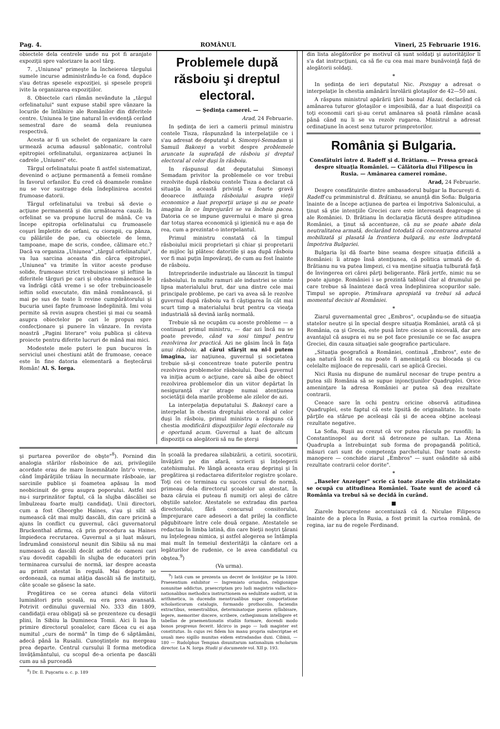Pag. 4. ROMÂNUL Vineri, 25 Februarie 1916.
obiectele dela centrele unde nu pot fi aranjate expoziţii spre valorizare la acel târg.
7. „Uniunea" primeşte la încheierea târgului sumele incurse administrându-le ca fond, dupăce s'au detras spesele expoziţiei, şi spesele proprii ivite la organizarea expoziţiilor.
8. Obiectele cari rămân nevândute la „târgul orfelinatului" sunt expuse stabil spre vânzare la locurile de întâlnire ale Românilor din diferitele centre. Uniunea le ţine natural în evidenţă cerând semestral dare de seamă dela reuniunea respectivă.
Acesta ar fi un schelet de organizare la care urmează acuma adausul şablonatic, controlul epitropiei orfelinatului, organizarea acţiunei în cadrele „Uniunei" etc.
Târgul orfelinatului poate fi astfel sistematizat, devenind o acţiune permanentă a femeii române în favorul orfanilor. Eu cred că doamnele române nu se vor sustrage dela îndeplinirea acestei frumoase datorii.
Târgul orfelinatului va trebui să devie o acţiune permanentă şi din următoarea cauză: In orfelinat se va propune lucrul de mână. Ce va începe epitropia orfelinatului cu frumoasele coşuri împletite de orfani, cu ciorapii, cu pânza, cu pălăriile de pae, cu obiectele de lemn, tampoane, mape de scris, condee, călimare etc.? Dacă va organiza „Uniunea" „târgul orfelinatului", va lua sarcina aceasta din cârca epitropiei. „Uniunea" va trimite în viitor aceste produse solide, frumoase strict trebuincioase şi ieftine la diferitele târguri pe cari şi obştea românească le va îndrăgi câtă vreme i se ofer trebuincioasele ieftin solid executate, din mână românească, şi mai pe sus de toate îi revine cumpărătorului şi bucuria unei fapte frumoase îndeplinită. Imi voiu permite să revin asupra chestiei şi mai cu seamă asupra obiectelor pe cari le propun spre confecţionare şi punere în vânzare. In revista noastră „Pagini literare" voiu publica şi câteva proiecte pentru diferite lucruri de mână mai mici.
Modestele mele puteri le pun bucuros în serviciul unei chestiuni atât de frumoase, ceeace este în fine datoria elementară a fieştecărui Român! Al. S. Iorga.
Problemele după răsboiu şi dreptul electoral.
— Şedinţa camerei. —
Arad, 24 Februarie.
In şedinţa de ieri a camerii primul ministru contele Tisza, răspunzând la interpelaţiile ce i s'au adresat de deputatul A. Simonyi-Semadam şi Samuil Bakonyi a vorbit despre problemele aruncate la suprafaţă de răsboiu şi dreptul electoral al celor duşi în răsboiu.
In răspunsul dat deputatului Simonyi Semadam privitor la problemele ce vor trebui rezolvite după răsboiu contele Tisza a declarat că situaţia în această privinţă e foarte gravă deoarece influinţa răsboiului asupra vieţii economice a luat proporţii uriaşe şi nu se poate imagina în ce împrejurări se va încheia pacea. Datoria ce se impune guvernului e mare şi grea dar totuş starea economică şi igienică nu e aşa de rea, cum a prezintat-o interpelantul.
Primul ministru constată că în timpul răsboiului micii proprietari şi chiar şi propretarii de mijloc îşi plătesc datoriile şi aşa după răsboiu vor fi mai puţin împovăraţi, de cum au fost înainte de răsboiu.
Intreprinderile industriale au lâncezit în timpul răsboiului. In multe ramuri ale industriei se simte lipsa materialului brut, dar una dintre cele mai principale probleme, pe cari va avea să le rezolve guvernul după răsboiu va fi câştigarea în cât mai scurt timp a materialului brut pentru ca vieaţa industrială să devină iarăş normală.
Trebuie să ne ocupăm cu aceste probleme — a continuat primul ministru, — dar azi încă nu se poate prevede, când va sosi timpul pentru rezolvirea lor practică. Azi ne găsim încă în faţa unui răsboiu, al cărui sfârşit nu ni-l putem imagina, iar naţiunea, guvernul şi societatea trebuie să-şi concentreze toate puterile pentru rezolvirea problemelor răsboiului. Dacă guvernul va iniţia acum o acţiune, care să aibe de obiect rezolvirea problemelor din un viitor depărtat în nesiguranţă s'ar atrage numai atenţiunea societăţii dela marile probleme ale zilelor de azi.
La interpelaţia deputatului S. Bakonyi care a interpelat în chestia dreptului electoral al celor duşi în răsboiu, primul ministru a răspuns că chestia modificării dispoziţiilor legii electorale nu e oportună acum. Guvernul a luat de altcum dispoziţii ca alegătorii să nu fie şterşi
şi purtarea poverilor de obşte"<sup>8</sup>). Pornind din analogia stărilor răsboinice de azi, privilegiile acordate erau de mare însemnătate într'o vreme, când împărăţiile trăiau în necurmate răsboaie, iar sarcinile publice şi foametea apăsau în mod neobicinuit de greu asupra poporului. Astfel nici nu-i surprinzător faptul, că la slujba dăscăliei se îmbulzeau foarte mulţi candidaţi. Unii directori, cum a fost Gheorghe Haines, s'au şi silit să numească cât mai mulţi dascăli, din care pricină a ajuns în conflict cu guvernul, căci guvernatorul Bruckenthal afirma, că prin procedura sa Haines împiedeca recrutarea. Guvernul a şi luat măsuri, îndrumând consistorul neunit din Sibiiu să nu mai numească ca dascăli decât astfel de oameni cari s'au dovedit capabili în slujba de educatori prin terminarea cursului de normă, iar despre aceasta au primit atestat în regulă. Mai departe se ordonează, ca numai atâţia dascăli să fie instituiţi, câte şcoale se găsesc la sate.
Pregătirea ce se cerea atunci dela viitorii luminători prin şcoală, nu era prea avansată. Potrivit ordinului guvernial No. 333 din 1809, candidaţii erau obligaţi să se prezenteze cu desagii plini, în Sibiiu la Dumineca Tomii. Aici îi lua în primire directorul şcoalelor, care făcea cu ei aşa numitul „curs de normă" în timp de 6 săptămâni, adecă până la Rusalii. Cunoştinţele nu mergeau prea departe. Centrul cursului îl forma metodica învăţământului, cu scopul de-a orienta pe dascăli cum au să purceadă
<sup>8</sup>) Dr. Il. Puşcariu o. c. p. 189
în şcoală la predarea silabizării, a cetirii, socotirii, învăţării pe din afară, scrierii şi înţelegerii catehismului. Pe lângă aceasta erau deprinşi şi în pregătirea şi redactarea diferitelor registre şcolare. Toţi cei ce terminau cu succes cursul de normă, primeau dela directorul şcoalelor un atestat, în baza căruia ei puteau fi numiţi ori aleşi de către obştiile satelor. Atestatele se extradau din partea directorului, fără concursul consitorului, împrejurare care adeseori a dat prilej la conflicte păgubitoare între cele două organe. Atestatele se redactau în limba latină, din care bieţii noştri ţărani nu înţelegeau nimica, şi astfel alegerea se întâmpla mai mult în temeiul dexterităţii la cântare ori a legăturilor de rudenie, ce le avea candidatul cu obştea.<sup>9</sup>)
(Va urma).
<sup>9</sup>) Iată cum se prezenta un decret de învăţător pe la 1800. Praesentium exhibitor — Ingremiato oriundus, religionique nonunitae addictus, praescriptam pro ludi magistris vallachico-nationalibus methodica instructionem ea sedulitate audivit, ut in arithmetica, in ducendis menstrualibus super comportatione scholasticorum catalugis, formando prothocollo, faciendis extractibus, semestralibus, determinatoque pueros syllabisare, legere, memoriter discere, scribere, cathegismum intelligere et tabellas de praementionatis studiis formare, docendi modo bonos progresus fecerit. Idcirco in pago — ludi magister est constitutus. In cujus rei fidem his manu propria subscriptae et usuali meo sigillo munitas eidem extradandas duxi. Cibinii, — 180 — Rudolphus Tempian disunitarum nationalium scholarum director. La N. Iorga Studii şi documente vol. XII p. 193.
din lista alegătorilor pe motivul că sunt soldaţi şi autorităţilor li s'a dat instrucţiuni, ca să fie cu cea mai mare bunăvoinţă faţă de alegătorii soldaţi.
*
In şedinţa de ieri deputatul Nic. Pozsgay a adresat o interpelaţie în chestia amânării înrolării glotaşilor de 42—50 ani.
A răspuns ministrul apărării ţării baonul Hazai, declarând că amânarea tuturor glotaşilor e imposibilă, dar a luat dispoziţii ca toţi economii cari şi-au cerut amânarea să poată rămâne acasă până când nu li se va rezolv rugarea. Ministrul a adresat ordinaţiune în acest senz tuturor primpretorilor.
România şi Bulgaria.
Consfătuiri între d. Radeff şi d. Brătianu. — Pressa greacă despre situaţia României. — Călătoria dlui Filipescu în Rusia. — Amânarea camerei române.
Arad, 24 Februarie.
Despre consfătuirile dintre ambasadorul bulgar la Bucureşti d. Radeff cu primministrul d. Brătianu, se anunţă din Sofia: Bulgaria înainte de a începe acţiunea de partea ei împotriva Salonicului, a ţinut să ştie intenţiile Greciei care este interesată deaproape şi ale României. D. Brătianu în declaraţia făcută despre atitudinea României, a ţinut să accentueze, că nu se poate abate dela neutralitatea armată, declarând totodată că concentrarea armatei mobilizată şi plasată la frontiera bulgară, nu este îndreptată împotriva Bulgariei.
Bulgaria îşi dă foarte bine seama despre situaţia dificilă a României: îi atrage însă atenţiunea, că politica urmată de d. Brătianu nu va putea limpezi, ci va menţine situaţia tulburată faţă de învingerea ori cărei părţi beligerante. Fără jertfe, nimic nu se poate ajunge. României i se prezintă tabloul clar al drumului pe care trebue să înainteze dacă vrea îndeplinirea scopurilor sale. Timpul se apropie. Primăvara apropiată va trebui să aducă momentul decisiv al României.
*
Ziarul guvernamental grec „Embros", ocupându-se de situaţia statelor neutre şi în special despre situaţia României, arată că şi România, ca şi Grecia, este pusă între ciocan şi nicovală, dar are avantajul că asupra ei nu se pot face presiunile ce se fac asupra Greciei, din cauza situaţiei sale geografice particulare.
„Situaţia geografică a României, continuă „Embros", este de aşa natură încât ea nu poate fi ameninţată cu blocada şi cu celelalte mijloace de represalii, cari se aplică Greciei.
Nici Rusia nu dispune de numărul necesar de trupe pentru a putea sili România să se supue injoncţiunilor Quadruplei. Orice ameninţare la adresa României ar putea să dea rezultate contrarii.
Ceeace sare în ochi pentru oricine observă atitudinea Quadruplei, este faptul că este lipsită de originalitate. In toate părţile ea stărue pe aceleaşi căi şi de aceea obţine aceleaşi rezultate negative.
La Sofia, Ruşii au crezut că vor putea răscula pe rusofili; la Constantinopol au dorit să detroneze pe sultan. La Atena Quadrupla a întrebuinţat sub forma de propagandă politică, măsuri cari sunt de competenţa parchetului. Dar toate aceste manopere — conchide ziarul „Embros" — sunt osândite să aibă rezultate contrarii celor dorite".
*
„Baseler Anzeiger" scrie că toate ziarele din străinătate se ocupă cu atitudinea României. Toate sunt de acord că România va trebui să se decidă în curând.
■
Ziarele bucureştene accentuiază că d. Niculae Filipescu înainte de a pleca în Rusia, a fost primit la curtea română, de regina, iar nu de regele Ferdinand.